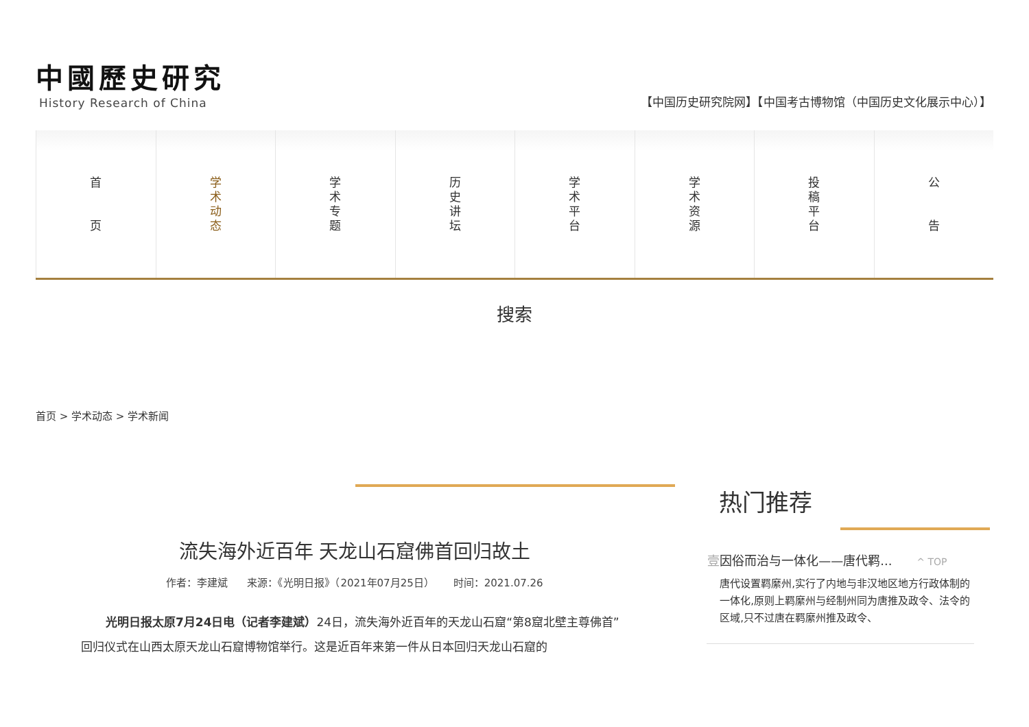中國歷史研究
History Research of China
【中国历史研究院网】【中国考古博物馆（中国历史文化展示中心）】
首
页
学
术
动
态
学
术
专
题
历
史
讲
坛
学
术
平
台
学
术
资
源
投
稿
平
台
公
告
搜索
首页 > 学术动态 > 学术新闻
流失海外近百年 天龙山石窟佛首回归故土
作者：李建斌 来源：《光明日报》（2021年07月25日） 时间：2021.07.26
光明日报太原7月24日电（记者李建斌）24日，流失海外近百年的天龙山石窟“第8窟北壁主尊佛首”回归仪式在山西太原天龙山石窟博物馆举行。这是近百年来第一件从日本回归天龙山石窟的
热门推荐
壹 因俗而治与一体化——唐代羁... ^ TOP
唐代设置羁縻州,实行了内地与非汉地区地方行政体制的一体化,原则上羁縻州与经制州同为唐推及政令、法令的区域,只不过唐在羁縻州推及政令、